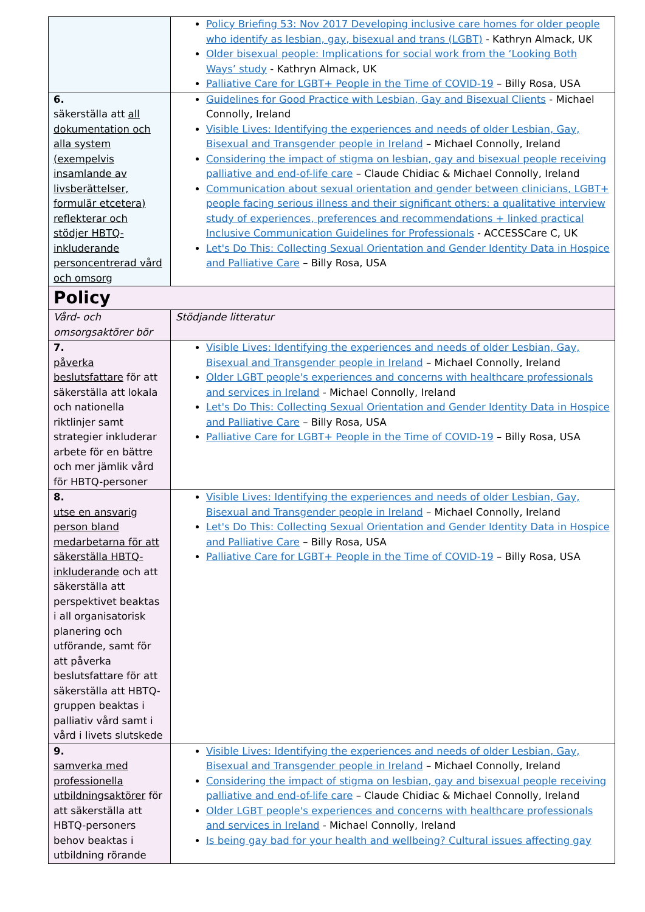| | Policy Briefing 53: Nov 2017 Developing inclusive care homes for older people who identify as lesbian, gay, bisexual and trans (LGBT) - Kathryn Almack, UK Older bisexual people: Implications for social work from the ‘Looking Both Ways’ study - Kathryn Almack, UK Palliative Care for LGBT+ People in the Time of COVID-19 – Billy Rosa, USA |
| 6. säkerställa att all dokumentation och alla system (exempelvis insamlande av livsberättelser, formulär etcetera) reflekterar och stödjer HBTQ-inkluderande personcentrerad vård och omsorg | Guidelines for Good Practice with Lesbian, Gay and Bisexual Clients - Michael Connolly, Ireland Visible Lives: Identifying the experiences and needs of older Lesbian, Gay, Bisexual and Transgender people in Ireland – Michael Connolly, Ireland Considering the impact of stigma on lesbian, gay and bisexual people receiving palliative and end-of-life care – Claude Chidiac & Michael Connolly, Ireland Communication about sexual orientation and gender between clinicians, LGBT+ people facing serious illness and their significant others: a qualitative interview study of experiences, preferences and recommendations + linked practical Inclusive Communication Guidelines for Professionals - ACCESSCare C, UK Let's Do This: Collecting Sexual Orientation and Gender Identity Data in Hospice and Palliative Care – Billy Rosa, USA |
| Policy | |
| Vård- och omsorgsaktörer bör | Stödjande litteratur |
| 7. påverka beslutsfattare för att säkerställa att lokala och nationella riktlinjer samt strategier inkluderar arbete för en bättre och mer jämlik vård för HBTQ-personer | Visible Lives: Identifying the experiences and needs of older Lesbian, Gay, Bisexual and Transgender people in Ireland – Michael Connolly, Ireland Older LGBT people's experiences and concerns with healthcare professionals and services in Ireland - Michael Connolly, Ireland Let's Do This: Collecting Sexual Orientation and Gender Identity Data in Hospice and Palliative Care – Billy Rosa, USA Palliative Care for LGBT+ People in the Time of COVID-19 – Billy Rosa, USA |
| 8. utse en ansvarig person bland medarbetarna för att säkerställa HBTQ-inkluderande och att säkerställa att perspektivet beaktas i all organisatorisk planering och utförande, samt för att påverka beslutsfattare för att säkerställa att HBTQ-gruppen beaktas i palliativ vård samt i vård i livets slutskede | Visible Lives: Identifying the experiences and needs of older Lesbian, Gay, Bisexual and Transgender people in Ireland – Michael Connolly, Ireland Let's Do This: Collecting Sexual Orientation and Gender Identity Data in Hospice and Palliative Care – Billy Rosa, USA Palliative Care for LGBT+ People in the Time of COVID-19 – Billy Rosa, USA |
| 9. samverka med professionella utbildningsaktörer för att säkerställa att HBTQ-personers behov beaktas i utbildning rörande | Visible Lives: Identifying the experiences and needs of older Lesbian, Gay, Bisexual and Transgender people in Ireland – Michael Connolly, Ireland Considering the impact of stigma on lesbian, gay and bisexual people receiving palliative and end-of-life care – Claude Chidiac & Michael Connolly, Ireland Older LGBT people's experiences and concerns with healthcare professionals and services in Ireland - Michael Connolly, Ireland Is being gay bad for your health and wellbeing? Cultural issues affecting gay |